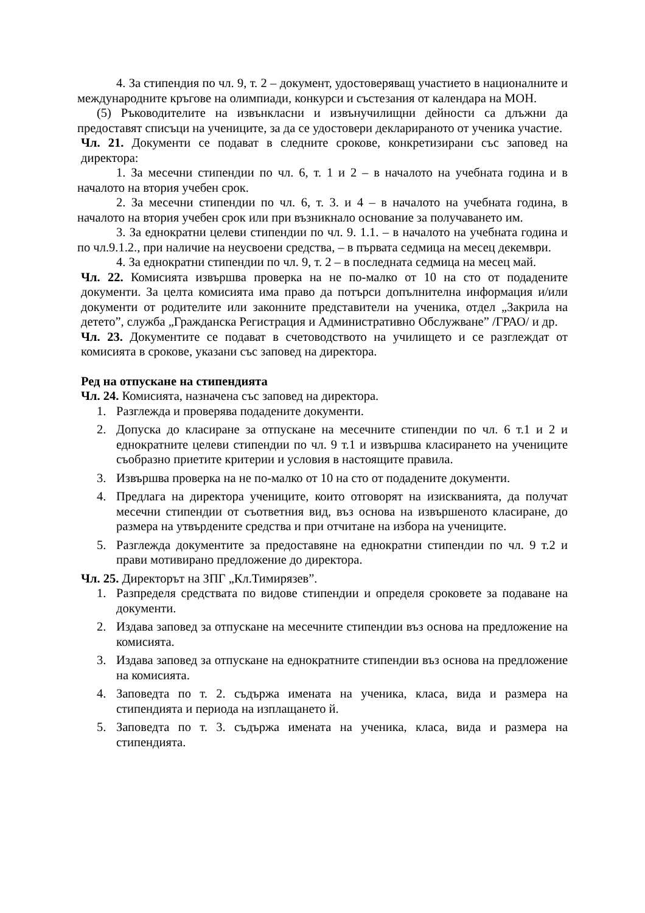4. За стипендия по чл. 9, т. 2 – документ, удостоверяващ участието в националните и международните кръгове на олимпиади, конкурси и състезания от календара на МОН.
(5) Ръководителите на извънкласни и извънучилищни дейности са длъжни да предоставят списъци на учениците, за да се удостовери декларираното от ученика участие.
Чл. 21. Документи се подават в следните срокове, конкретизирани със заповед на директора:
1. За месечни стипендии по чл. 6, т. 1 и 2 – в началото на учебната година и в началото на втория учебен срок.
2. За месечни стипендии по чл. 6, т. 3. и 4 – в началото на учебната година, в началото на втория учебен срок или при възникнало основание за получаването им.
3. За еднократни целеви стипендии по чл. 9. 1.1. – в началото на учебната година и по чл.9.1.2., при наличие на неусвоени средства, – в първата седмица на месец декември.
4. За еднократни стипендии по чл. 9, т. 2 – в последната седмица на месец май.
Чл. 22. Комисията извършва проверка на не по-малко от 10 на сто от подадените документи. За целта комисията има право да потърси допълнителна информация и/или документи от родителите или законните представители на ученика, отдел „Закрила на детето”, служба „Гражданска Регистрация и Административно Обслужване” /ГРАО/ и др.
Чл. 23. Документите се подават в счетоводството на училището и се разглеждат от комисията в срокове, указани със заповед на директора.
Ред на отпускане на стипендията
Чл. 24. Комисията, назначена със заповед на директора.
1. Разглежда и проверява подадените документи.
2. Допуска до класиране за отпускане на месечните стипендии по чл. 6 т.1 и 2 и еднократните целеви стипендии по чл. 9 т.1 и извършва класирането на учениците съобразно приетите критерии и условия в настоящите правила.
3. Извършва проверка на не по-малко от 10 на сто от подадените документи.
4. Предлага на директора учениците, които отговорят на изискванията, да получат месечни стипендии от съответния вид, въз основа на извършеното класиране, до размера на утвърдените средства и при отчитане на избора на учениците.
5. Разглежда документите за предоставяне на еднократни стипендии по чл. 9 т.2 и прави мотивирано предложение до директора.
Чл. 25. Директорът на ЗПГ „Кл.Тимирязев”.
1. Разпределя средствата по видове стипендии и определя сроковете за подаване на документи.
2. Издава заповед за отпускане на месечните стипендии въз основа на предложение на комисията.
3. Издава заповед за отпускане на еднократните стипендии въз основа на предложение на комисията.
4. Заповедта по т. 2. съдържа имената на ученика, класа, вида и размера на стипендията и периода на изплащането й.
5. Заповедта по т. 3. съдържа имената на ученика, класа, вида и размера на стипендията.